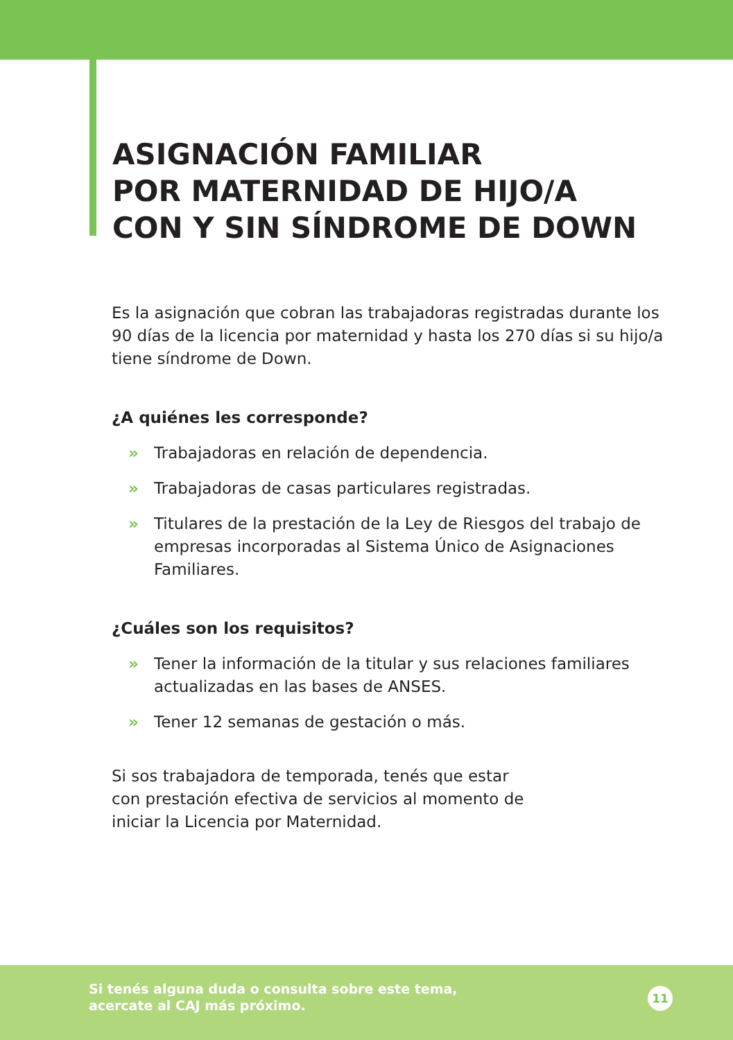ASIGNACIÓN FAMILIAR
POR MATERNIDAD DE HIJO/A
CON Y SIN SÍNDROME DE DOWN
Es la asignación que cobran las trabajadoras registradas durante los 90 días de la licencia por maternidad y hasta los 270 días si su hijo/a tiene síndrome de Down.
¿A quiénes les corresponde?
» Trabajadoras en relación de dependencia.
» Trabajadoras de casas particulares registradas.
» Titulares de la prestación de la Ley de Riesgos del trabajo de empresas incorporadas al Sistema Único de Asignaciones Familiares.
¿Cuáles son los requisitos?
» Tener la información de la titular y sus relaciones familiares actualizadas en las bases de ANSES.
» Tener 12 semanas de gestación o más.
Si sos trabajadora de temporada, tenés que estar con prestación efectiva de servicios al momento de iniciar la Licencia por Maternidad.
Si tenés alguna duda o consulta sobre este tema,
acercate al CAJ más próximo.
11